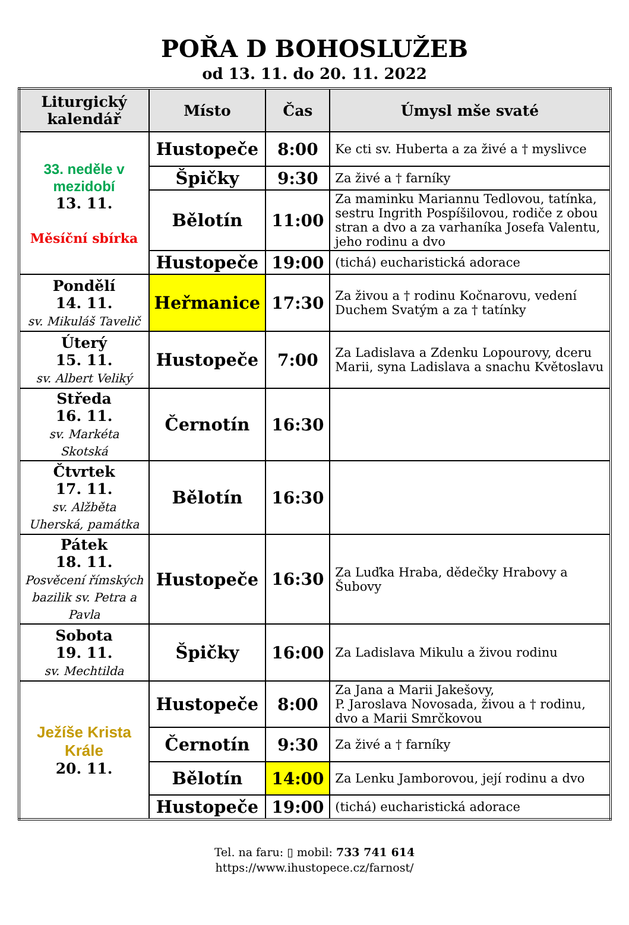POŘA D BOHOSLUŽEB
od 13. 11. do 20. 11. 2022
| Liturgický kalendář | Místo | Čas | Úmysl mše svaté |
| --- | --- | --- | --- |
| 33. neděle v mezidobí 13. 11. Měsíční sbírka | Hustopeče | 8:00 | Ke cti sv. Huberta a za živé a † myslivce |
| | Špičky | 9:30 | Za živé a † farníky |
| | Bělotín | 11:00 | Za maminku Mariannu Tedlovou, tatínka, sestru Ingrith Pospíšilovou, rodiče z obou stran a dvo a za varhaníka Josefa Valentu, jeho rodinu a dvo |
| | Hustopeče | 19:00 | (tichá) eucharistická adorace |
| Pondělí 14. 11. sv. Mikuláš Tavelič | Heřmanice | 17:30 | Za živou a † rodinu Kočnarovu, vedení Duchem Svatým a za † tatínky |
| Úterý 15. 11. sv. Albert Veliký | Hustopeče | 7:00 | Za Ladislava a Zdenku Lopourovy, dceru Marii, syna Ladislava a snachu Květoslavu |
| Středa 16. 11. sv. Markéta Skotská | Černotín | 16:30 | |
| Čtvrtek 17. 11. sv. Alžběta Uherská, památka | Bělotín | 16:30 | |
| Pátek 18. 11. Posvěcení římských bazilik sv. Petra a Pavla | Hustopeče | 16:30 | Za Luďka Hraba, dědečky Hrabovy a Šubovy |
| Sobota 19. 11. sv. Mechtilda | Špičky | 16:00 | Za Ladislava Mikulu a živou rodinu |
| Ježíše Krista Krále 20. 11. | Hustopeče | 8:00 | Za Jana a Marii Jakešovy, P. Jaroslava Novosada, živou a † rodinu, dvo a Marii Smrčkovou |
| | Černotín | 9:30 | Za živé a † farníky |
| | Bělotín | 14:00 | Za Lenku Jamborovou, její rodinu a dvo |
| | Hustopeče | 19:00 | (tichá) eucharistická adorace |
Tel. na faru: ▯ mobil: 733 741 614
https://www.ihustopece.cz/farnost/